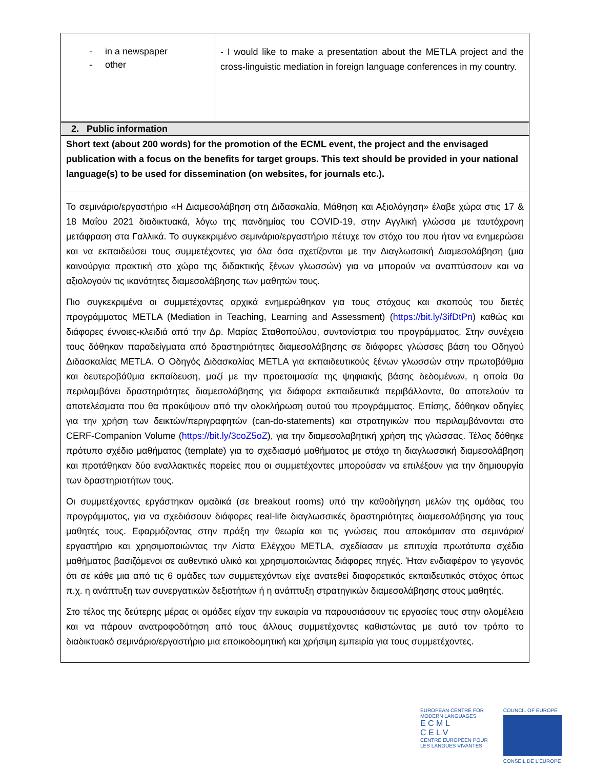| - in a newspaper - other | - I would like to make a presentation about the METLA project and the cross-linguistic mediation in foreign language conferences in my country. |
| 2. Public information |
| Short text (about 200 words) for the promotion of the ECML event, the project and the envisaged publication with a focus on the benefits for target groups. This text should be provided in your national language(s) to be used for dissemination (on websites, for journals etc.). |
| Το σεμινάριο/εργαστήριο «Η Διαμεσολάβηση στη Διδασκαλία, Μάθηση και Αξιολόγηση» έλαβε χώρα στις 17 & 18 Μαΐου 2021 διαδικτυακά, λόγω της πανδημίας του COVID-19, στην Αγγλική γλώσσα με ταυτόχρονη μετάφραση στα Γαλλικά. Το συγκεκριμένο σεμινάριο/εργαστήριο πέτυχε τον στόχο του που ήταν να ενημερώσει και να εκπαιδεύσει τους συμμετέχοντες για όλα όσα σχετίζονται με την Διαγλωσσική Διαμεσολάβηση (μια καινούργια πρακτική στο χώρο της διδακτικής ξένων γλωσσών) για να μπορούν να αναπτύσσουν και να αξιολογούν τις ικανότητες διαμεσολάβησης των μαθητών τους. Πιο συγκεκριμένα οι συμμετέχοντες αρχικά ενημερώθηκαν για τους στόχους και σκοπούς του διετές προγράμματος METLA (Mediation in Teaching, Learning and Assessment) ( https://bit.ly/3ifDtPn ) καθώς και διάφορες έννοιες-κλειδιά από την Δρ. Μαρίας Σταθοπούλου, συντονίστρια του προγράμματος. Στην συνέχεια τους δόθηκαν παραδείγματα από δραστηριότητες διαμεσολάβησης σε διάφορες γλώσσες βάση του Οδηγού Διδασκαλίας METLA. Ο Οδηγός Διδασκαλίας METLA για εκπαιδευτικούς ξένων γλωσσών στην πρωτοβάθμια και δευτεροβάθμια εκπαίδευση, μαζί με την προετοιμασία της ψηφιακής βάσης δεδομένων, η οποία θα περιλαμβάνει δραστηριότητες διαμεσολάβησης για διάφορα εκπαιδευτικά περιβάλλοντα, θα αποτελούν τα αποτελέσματα που θα προκύψουν από την ολοκλήρωση αυτού του προγράμματος. Επίσης, δόθηκαν οδηγίες για την χρήση των δεικτών/περιγραφητών (can-do-statements) και στρατηγικών που περιλαμβάνονται στο CERF-Companion Volume ( https://bit.ly/3coZ5oZ ), για την διαμεσολαβητική χρήση της γλώσσας. Τέλος δόθηκε πρότυπο σχέδιο μαθήματος (template) για το σχεδιασμό μαθήματος με στόχο τη διαγλωσσική διαμεσολάβηση και προτάθηκαν δύο εναλλακτικές πορείες που οι συμμετέχοντες μπορούσαν να επιλέξουν για την δημιουργία των δραστηριοτήτων τους. Οι συμμετέχοντες εργάστηκαν ομαδικά (σε breakout rooms) υπό την καθοδήγηση μελών της ομάδας του προγράμματος, για να σχεδιάσουν διάφορες real-life διαγλωσσικές δραστηριότητες διαμεσολάβησης για τους μαθητές τους. Εφαρμόζοντας στην πράξη την θεωρία και τις γνώσεις που αποκόμισαν στο σεμινάριο/ εργαστήριο και χρησιμοποιώντας την Λίστα Ελέγχου METLA, σχεδίασαν με επιτυχία πρωτότυπα σχέδια μαθήματος βασιζόμενοι σε αυθεντικό υλικό και χρησιμοποιώντας διάφορες πηγές. Ήταν ενδιαφέρον το γεγονός ότι σε κάθε μια από τις 6 ομάδες των συμμετεχόντων είχε ανατεθεί διαφορετικός εκπαιδευτικός στόχος όπως π.χ. η ανάπτυξη των συνεργατικών δεξιοτήτων ή η ανάπτυξη στρατηγικών διαμεσολάβησης στους μαθητές. Στο τέλος της δεύτερης μέρας οι ομάδες είχαν την ευκαιρία να παρουσιάσουν τις εργασίες τους στην ολομέλεια και να πάρουν ανατροφοδότηση από τους άλλους συμμετέχοντες καθιστώντας με αυτό τον τρόπο το διαδικτυακό σεμινάριο/εργαστήριο μια εποικοδομητική και χρήσιμη εμπειρία για τους συμμετέχοντες. |
EUROPEAN CENTRE FOR
MODERN LANGUAGES
E C M L
C E L V
CENTRE EUROPEEN POUR
LES LANGUES VIVANTES
COUNCIL OF EUROPE
CONSEIL DE L'EUROPE